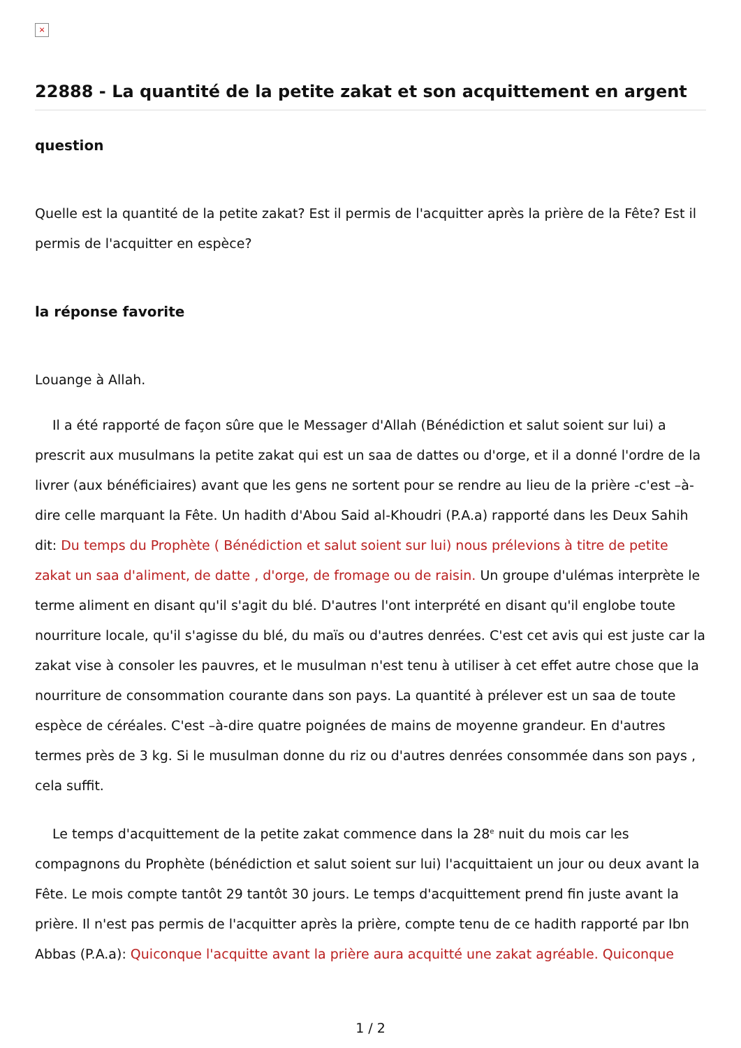×
22888 - La quantité de la petite zakat et son acquittement en argent
question
Quelle est la quantité de la petite zakat? Est il permis de l'acquitter après la prière de la Fête? Est il permis de l'acquitter en espèce?
la réponse favorite
Louange à Allah.
Il a été rapporté de façon sûre que le Messager d'Allah (Bénédiction et salut soient sur lui) a prescrit aux musulmans la petite zakat qui est un saa de dattes ou d'orge, et il a donné l'ordre de la livrer (aux bénéficiaires) avant que les gens ne sortent pour se rendre au lieu de la prière -c'est –à-dire celle marquant la Fête. Un hadith d'Abou Said al-Khoudri (P.A.a) rapporté dans les Deux Sahih dit: Du temps du Prophète ( Bénédiction et salut soient sur lui) nous prélevions à titre de petite zakat un saa d'aliment, de datte , d'orge, de fromage ou de raisin. Un groupe d'ulémas interprète le terme aliment en disant qu'il s'agit du blé. D'autres l'ont interprété en disant qu'il englobe toute nourriture locale, qu'il s'agisse du blé, du maïs ou d'autres denrées. C'est cet avis qui est juste car la zakat vise à consoler les pauvres, et le musulman n'est tenu à utiliser à cet effet autre chose que la nourriture de consommation courante dans son pays. La quantité à prélever est un saa de toute espèce de céréales. C'est –à-dire quatre poignées de mains de moyenne grandeur. En d'autres termes près de 3 kg. Si le musulman donne du riz ou d'autres denrées consommée dans son pays , cela suffit.
Le temps d'acquittement de la petite zakat commence dans la 28<sup>e</sup> nuit du mois car les compagnons du Prophète (bénédiction et salut soient sur lui) l'acquittaient un jour ou deux avant la Fête. Le mois compte tantôt 29 tantôt 30 jours. Le temps d'acquittement prend fin juste avant la prière. Il n'est pas permis de l'acquitter après la prière, compte tenu de ce hadith rapporté par Ibn Abbas (P.A.a): Quiconque l'acquitte avant la prière aura acquitté une zakat agréable. Quiconque
1 / 2